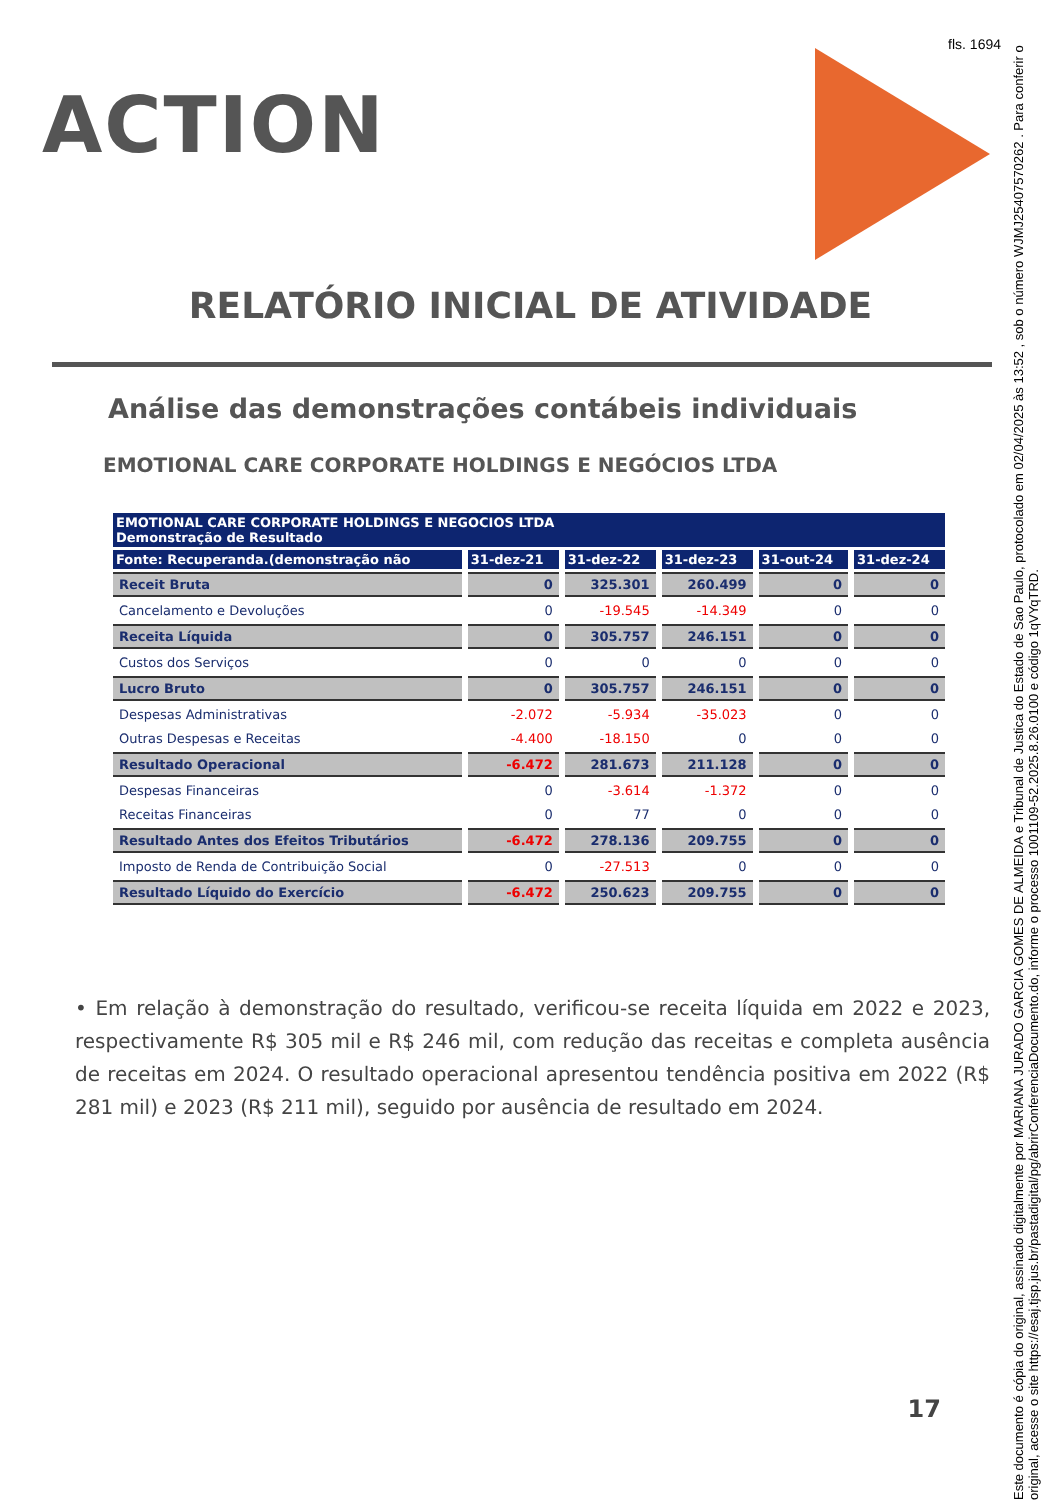fls. 1694
ACTION
Este documento é cópia do original, assinado digitalmente por MARIANA JURADO GARCIA GOMES DE ALMEIDA e Tribunal de Justica do Estado de Sao Paulo, protocolado em 02/04/2025 às 13:52 , sob o número WJMJ25407570262 . Para conferir o original, acesse o site https://esaj.tjsp.jus.br/pastadigital/pg/abrirConferenciaDocumento.do, informe o processo 1001109-52.2025.8.26.0100 e código 1qVYqTRD.
RELATÓRIO INICIAL DE ATIVIDADE
Análise das demonstrações contábeis individuais
EMOTIONAL CARE CORPORATE HOLDINGS E NEGÓCIOS LTDA
| EMOTIONAL CARE CORPORATE HOLDINGS E NEGOCIOS LTDA Demonstração de Resultado | | | | | |
| --- | --- | --- | --- | --- | --- |
| Fonte: Recuperanda.(demonstração não | 31-dez-21 | 31-dez-22 | 31-dez-23 | 31-out-24 | 31-dez-24 |
| Receit Bruta | 0 | 325.301 | 260.499 | 0 | 0 |
| Cancelamento e Devoluções | 0 | -19.545 | -14.349 | 0 | 0 |
| Receita Líquida | 0 | 305.757 | 246.151 | 0 | 0 |
| Custos dos Serviços | 0 | 0 | 0 | 0 | 0 |
| Lucro Bruto | 0 | 305.757 | 246.151 | 0 | 0 |
| Despesas Administrativas | -2.072 | -5.934 | -35.023 | 0 | 0 |
| Outras Despesas e Receitas | -4.400 | -18.150 | 0 | 0 | 0 |
| Resultado Operacional | -6.472 | 281.673 | 211.128 | 0 | 0 |
| Despesas Financeiras | 0 | -3.614 | -1.372 | 0 | 0 |
| Receitas Financeiras | 0 | 77 | 0 | 0 | 0 |
| Resultado Antes dos Efeitos Tributários | -6.472 | 278.136 | 209.755 | 0 | 0 |
| Imposto de Renda de Contribuição Social | 0 | -27.513 | 0 | 0 | 0 |
| Resultado Líquido do Exercício | -6.472 | 250.623 | 209.755 | 0 | 0 |
• Em relação à demonstração do resultado, verificou-se receita líquida em 2022 e 2023, respectivamente R$ 305 mil e R$ 246 mil, com redução das receitas e completa ausência de receitas em 2024. O resultado operacional apresentou tendência positiva em 2022 (R$ 281 mil) e 2023 (R$ 211 mil), seguido por ausência de resultado em 2024.
17